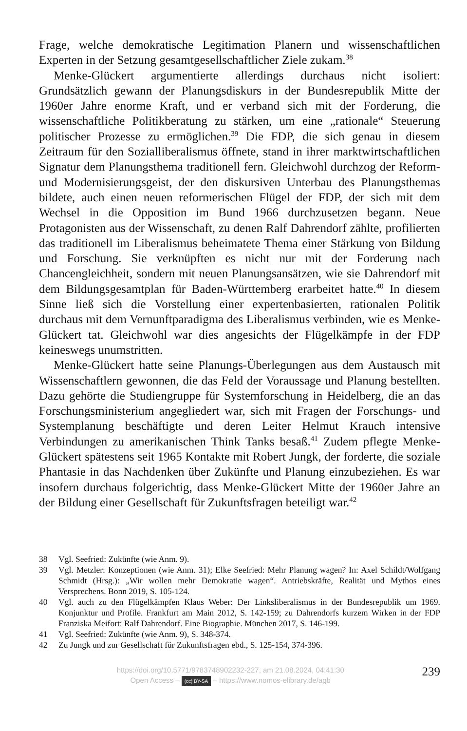Frage, welche demokratische Legitimation Planern und wissenschaftlichen Experten in der Setzung gesamtgesellschaftlicher Ziele zukam.<sup>38</sup>
Menke-Glückert argumentierte allerdings durchaus nicht isoliert: Grundsätzlich gewann der Planungsdiskurs in der Bundesrepublik Mitte der 1960er Jahre enorme Kraft, und er verband sich mit der Forderung, die wissenschaftliche Politikberatung zu stärken, um eine „rationale“ Steuerung politischer Prozesse zu ermöglichen.<sup>39</sup> Die FDP, die sich genau in diesem Zeitraum für den Sozialliberalismus öffnete, stand in ihrer marktwirtschaftlichen Signatur dem Planungsthema traditionell fern. Gleichwohl durchzog der Reform- und Modernisierungsgeist, der den diskursiven Unterbau des Planungsthemas bildete, auch einen neuen reformerischen Flügel der FDP, der sich mit dem Wechsel in die Opposition im Bund 1966 durchzusetzen begann. Neue Protagonisten aus der Wissenschaft, zu denen Ralf Dahrendorf zählte, profilierten das traditionell im Liberalismus beheimatete Thema einer Stärkung von Bildung und Forschung. Sie verknüpften es nicht nur mit der Forderung nach Chancengleichheit, sondern mit neuen Planungsansätzen, wie sie Dahrendorf mit dem Bildungsgesamtplan für Baden-Württemberg erarbeitet hatte.<sup>40</sup> In diesem Sinne ließ sich die Vorstellung einer expertenbasierten, rationalen Politik durchaus mit dem Vernunftparadigma des Liberalismus verbinden, wie es Menke-Glückert tat. Gleichwohl war dies angesichts der Flügelkämpfe in der FDP keineswegs unumstritten.
Menke-Glückert hatte seine Planungs-Überlegungen aus dem Austausch mit Wissenschaftlern gewonnen, die das Feld der Voraussage und Planung bestellten. Dazu gehörte die Studiengruppe für Systemforschung in Heidelberg, die an das Forschungsministerium angegliedert war, sich mit Fragen der Forschungs- und Systemplanung beschäftigte und deren Leiter Helmut Krauch intensive Verbindungen zu amerikanischen Think Tanks besaß.<sup>41</sup> Zudem pflegte Menke-Glückert spätestens seit 1965 Kontakte mit Robert Jungk, der forderte, die soziale Phantasie in das Nachdenken über Zukünfte und Planung einzubeziehen. Es war insofern durchaus folgerichtig, dass Menke-Glückert Mitte der 1960er Jahre an der Bildung einer Gesellschaft für Zukunftsfragen beteiligt war.<sup>42</sup>
38 Vgl. Seefried: Zukünfte (wie Anm. 9).
39 Vgl. Metzler: Konzeptionen (wie Anm. 31); Elke Seefried: Mehr Planung wagen? In: Axel Schildt/Wolfgang Schmidt (Hrsg.): „Wir wollen mehr Demokratie wagen“. Antriebskräfte, Realität und Mythos eines Versprechens. Bonn 2019, S. 105-124.
40 Vgl. auch zu den Flügelkämpfen Klaus Weber: Der Linksliberalismus in der Bundesrepublik um 1969. Konjunktur und Profile. Frankfurt am Main 2012, S. 142-159; zu Dahrendorfs kurzem Wirken in der FDP Franziska Meifort: Ralf Dahrendorf. Eine Biographie. München 2017, S. 146-199.
41 Vgl. Seefried: Zukünfte (wie Anm. 9), S. 348-374.
42 Zu Jungk und zur Gesellschaft für Zukunftsfragen ebd., S. 125-154, 374-396.
https://doi.org/10.5771/9783748902232-227, am 21.08.2024, 04:41:30
Open Access – (cc) BY-SA – https://www.nomos-elibrary.de/agb
239